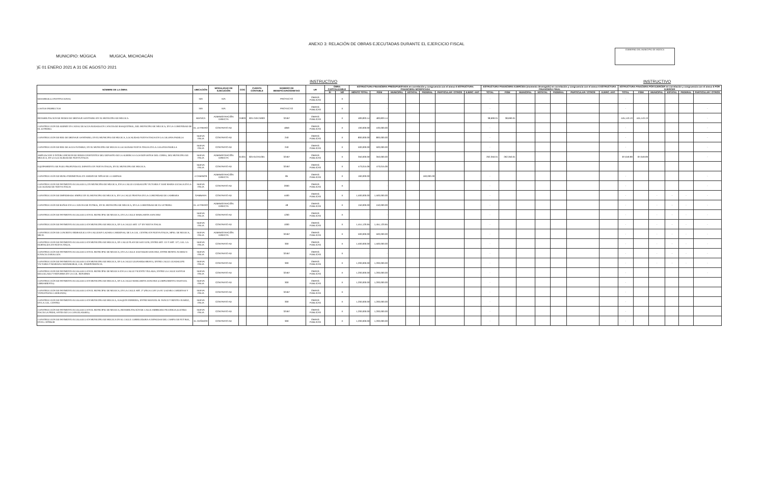ANEXO 3: RELACIÓN DE OBRAS EJECUTADAS DURANTE EL EJERCICIO FISCAL
MUNICIPIO: MÚGICA MUGICA, MICHOACÁN
)E 01 ENERO 2021 A 31 DE AGOSTO 2021
GOBIERNO DEL MUNICIPIO DE MÚGICA
INSTRUCTIVO INSTRUCTIVO
| NOMBRE DE LA OBRA | UBICACIÓN | MODALIDAD DE EJECUCIÓN | COG | CUENTA CONTABLE | NÚMERO DE BENEFICIARIOS/METAS | UR | OBRA CAPITALIZABLE | | ESTRUCTURA FINANCIERA PRESUPUESTADA en correlación y congruencia con el anexo 6 ESTRUCTURA FINANCIERA MODIFICADA | | | | | | | ESTRUCTURA FINANCIERA EJERCIDA (momento devengado) en correlación y congruencia con el anexo 6 ESTRUCTURA FINANCIERA FINAL | | | | | | | ESTRUCTURA FINACIERA POR EJERCER en correlación y congruencia con el anexo 6 POR EJERCER | | | | | |
| --- | --- | --- | --- | --- | --- | --- | --- | --- | --- | --- | --- | --- | --- | --- | --- | --- | --- | --- | --- | --- | --- | --- | --- | --- | --- | --- | --- | --- |
| | | | | | | | SI | NO | MONTO TOTAL | FISM | MUNICIPAL | ESTATAL | FEDERAL | PARTICULAR / OTROS | EJERC. ANT. | TOTAL | FISM | MUNICIPAL | ESTATAL | FEDERAL | PARTICULAR / OTROS | EJERC. ANT. | TOTAL | FISM | MUNICIPAL | ESTATAL | FEDERAL | PARTICULAR / OTROS |
| DESARROLLO INSTITUCIONAL | N/A | N/A | | | PROYECTO | OBRAS PUBLICAS | | X | - | - | | | | | | - | | | | | | | - | | | | | |
| GASTOS INDIRECTOS | N/A | N/A | | | PROYECTO | OBRAS PUBLICAS | | X | - | - | | | | | | - | | | | | | | - | | | | | - |
| REHABILITACIÓN DE REDES DE DRENAJE SANITARIO EN EL MUNICIPIO DE MUGICA | MUGICA | ADMINISTRACIÓN DIRECTA | 24903 | 824-249-24903 | 32467 | OBRAS PUBLICAS | | X | 483,833.14 | 483,833.14 | | | | | | 38,690.01 | 38,690.01 | | | | | | 445,143.13 | 445,143.13 | | | | - |
| CONSTRUCCIÓN DE ADEMH EN CANAL DE AGUA RODADA EN CANCHA DE BASQUETBOL, DEL MUNICIPIO DE MUGICA, EN LA COMUNIDAD DE EL LETRERO. | EL LETRERO | CONTRATO AD | | | 1859 | OBRAS PUBLICAS | | X | 100,000.00 | 100,000.00 | | | | | | - | | | | | | | - | | | | | - |
| CONSTRUCCIÓN DE RED DE DRENAJE SANITARIO, EN EL MUNICIPIO DE MUGICA, LOCALIDAD NUEVA ITALIA EN LA COLONIA PADILLA | NUEVA ITALIA | CONTRATO AD | | | 240 | OBRAS PUBLICAS | | X | 800,000.00 | 800,000.00 | | | | | | - | | | | | | | - | | | | | - |
| CONSTRUCCIÓN DE RED DE AGUA POTABLE, EN EL MUNICIPIO DE MUGICA LOCALIDAD NUEVA ITALIA EN LA COLONIA PADILLA | NUEVA ITALIA | CONTRATO AD | | | 240 | OBRAS PUBLICAS | | X | 500,000.00 | 500,000.00 | | | | | | - | | | | | | | - | | | | | - |
| AMPLIACIÓN E INTERCONEXIÓN DE REDES EXISTENTES DEL DEPOSITO DE LA ALBERCA A LOS DEPOSITOS DEL CERRO, DEL MUNICIPIO DE MUGICA, EN LA LOCALIDAD DE NUEVA ITALIA | NUEVA ITALIA | ADMINISTRACIÓN DIRECTA | 61301 | 824-613-61301 | 32467 | OBRAS PUBLICAS | | X | 350,000.00 | 350,000.00 | | | | | | 262,350.01 | 262,350.01 | | | | | | 87,649.99 | 87,649.99 | | | | - |
| EQUIPAMIENTO DE POZO PROFUNDO EL ESPANTO EN NUEVA ITALIA, EN EL MUNICIPIO DE MUGICA. | NUEVA ITALIA | CONTRATO AD | | | 32467 | OBRAS PUBLICAS | | X | 473,015.06 | 473,015.06 | | | | | | | | | | | | | | | | | | |
| CONSTRUCCIÓN DE MURO PERIMETRAL EN JARDIN DE NIÑOS DE 4 CAMINOS | 4 CAMINOS | ADMINISTRACIÓN DIRECTA | | | 85 | OBRAS PUBLICAS | | X | 160,000.00 | | | | 160,000.00 | | | - | | | | | | | - | | | | | - |
| CONSTRUCCIÓN DE PAVIMENTO ECOLOGICO, EN MUNICIPIO DE MUGICA, EN LA CALLE GUADALUPE VICTORIA Y JOSE MARIA LICIAGA EN LA LOCALIDAD DE NUEVA ITALIA | NUEVA ITALIA | CONTRATO AD | | | 2000 | OBRAS PUBLICAS | | X | - | - | | | | | | - | | | | | | | - | | | | | - |
| CONSTRUCCIÓN DE EMPEDRADO SIMPLE EN EL MUNICIPIO DE MUGICA, EN LA CALLE PRAYNA EN LA COMUNIDAD DE GAMBARA | GAMBARA | CONTRATO AD | | | 4400 | OBRAS PUBLICAS | | X | 1,500,000.00 | 1,500,000.00 | | | | | | - | | | | | | | - | | - | - | - | - |
| CONSTRUCCIÓN DE BAÑOS EN LA CANCHA DE FUTBOL, EN EL MUNICIPIO DE MUGICA, EN LA COMUNIDAD DE EL LETRERO | EL LETRERO | ADMINISTRACIÓN DIRECTA | | | 48 | OBRAS PUBLICAS | | X | 150,000.00 | 150,000.00 | | | | | | - | | | | | | | - | | - | - | - | - |
| CONSTRUCCIÓN DE PAVIMENTO ECOLOGICO EN EL MUNICIPIO DE MUGICA, EN LA CALLE MARGARITA SANCHEZ | NUEVA ITALIA | CONTRATO AD | | | 1200 | OBRAS PUBLICAS | | X | - | - | | | | | | - | | | | | | | - | | - | - | - | - |
| CONSTRUCCIÓN DE PAVIMENTO ECOLOGICO EN MUNICIPIO DE MUGICA, EN LA CALLE ART. 127 EN NUEVA ITALIA | NUEVA ITALIA | CONTRATO AD | | | 1000 | OBRAS PUBLICAS | | X | 1,451,120.65 | 1,451,120.65 | | | | | | - | | | | | | | - | | - | - | - | - |
| CONSTRUCCIÓN DE CONCRETO HIDRAULICO EN CALLEJON LAZARO CARDENAS, DE LA COL. CENTRO EN NUEVA ITALIA, MPIO. DE MUGICA, MICH. | NUEVA ITALIA | ADMINISTRACIÓN DIRECTA | | | 32467 | OBRAS PUBLICAS | | X | 500,000.00 | 500,000.00 | | | | | | - | | | | | | | - | | - | - | - | - |
| CONSTRUCCIÓN DE PAVIMENTO ECOLOGICO EN MUNICIPIO DE MUGICA, EN CALLE PLAN DE SAN LUIS, ENTRE ART. 123 Y ART. 127, COL. LA HORTALIZA EN NUEVA ITALIA. | NUEVA ITALIA | CONTRATO AD | | | 300 | OBRAS PUBLICAS | | X | 1,500,000.00 | 1,500,000.00 | | | | | | - | | | | | | | - | | - | - | - | - |
| CONSTRUCCIÓN DE PAVIMENTO ECOLOGICO EN EL MUNICIPIO DE MUGICA, EN LA CALLE SALVADOR SANCHEZ, ENTRE BENITO JUAREZ E IGNACIO ZARAGOZA | NUEVA ITALIA | CONTRATO AD | | | 32467 | OBRAS PUBLICAS | | X | - | - | | | | | | - | | | | | | | - | | - | - | - | - |
| CONSTRUCCIÓN DE PAVIMENTO ECOLOGICO EN MUNICIPIO DE MUGICA, EN LA CALLE LEONARDO BRAVO, ENTRE CALLE GUADALUPE VICTORIA Y MARIANO MATAMOROS, COL. INDEPENDENCIA | NUEVA ITALIA | CONTRATO AD | | | 300 | OBRAS PUBLICAS | | X | 1,200,000.00 | 1,200,000.00 | | | | | | - | | | | | | | - | | - | - | - | - |
| CONSTRUCCIÓN DE PAVIMENTO ECOLOGICO EN EL MUNICIPIO DE MUGICA EN LA CALLE VICENTE VILLADA, ENTRE LA CALLE SANTOS DEGOLLADO Y REFORMA EN LA COL. REFORMA | NUEVA ITALIA | CONTRATO AD | | | 32467 | OBRAS PUBLICAS | | X | 1,200,000.00 | 1,200,000.00 | | | | | | - | | | | | | | - | | | | | - |
| CONSTRUCCIÓN DE PAVIMENTO ECOLOGICO EN MUNICIPIO DE MUGICA, EN LA CALLE MARGARITA SANCHEZ (COMPLEMENTO HASTA EL LIBRAMIENTO) | NUEVA ITALIA | CONTRATO AD | | | 300 | OBRAS PUBLICAS | | X | 1,200,000.00 | 1,200,000.00 | | | | | | - | | | | | | | - | | | | | |
| CONSTRUCCIÓN DE PAVIMENTO ECOLOGICO EN EL MUNICIPIO DE MUGICA, EN LA CALLE ART. 27 (PEGA CON LA AV. LAZARO CARDENAS Y VENUSTIANO CARRANZA) | NUEVA ITALIA | CONTRATO AD | | | 32467 | OBRAS PUBLICAS | | X | - | - | | | | | | - | | | | | | | - | | | | | |
| CONSTRUCCIÓN DE PAVIMENTO ECOLOGICO EN MUNICIPIO DE MUGICA, JOAQUIN HERRERA, ENTRE MANUEL M. PONCE Y BENITO JUAREZ, EN LA COL. CENTRO | NUEVA ITALIA | CONTRATO AD | | | 300 | OBRAS PUBLICAS | | X | 1,200,000.00 | 1,200,000.00 | | | | | | - | | | | | | | - | | | | | |
| CONSTRUCCIÓN DE PAVIMENTO ECOLOGICO EN EL MUNICIPIO DE MUGICA, REHABILITACIÓN DE CALLE AMBROSIO FIGUEROA (LLENDO HACIA LA PRESI, ANTES DE LA CONGELADORA) | NUEVA ITALIA | CONTRATO AD | | | 32467 | OBRAS PUBLICAS | | X | 1,200,000.00 | 1,200,000.00 | | | | | | - | | | | | | | - | | | | | |
| CONSTRUCCIÓN DE PAVIMENTO ECOLOGICO EN MUNICIPIO DE MUGICA EN AL CALLE CORREGIDORA A ESPALDAS DEL CAMPO DE FUT BOL, EN EL CEÑIDOR | EL CEÑIDOR | CONTRATO AD | | | 300 | OBRAS PUBLICAS | | X | 1,200,000.00 | 1,200,000.00 | | | | | | - | | | | | | | - | | | | | |